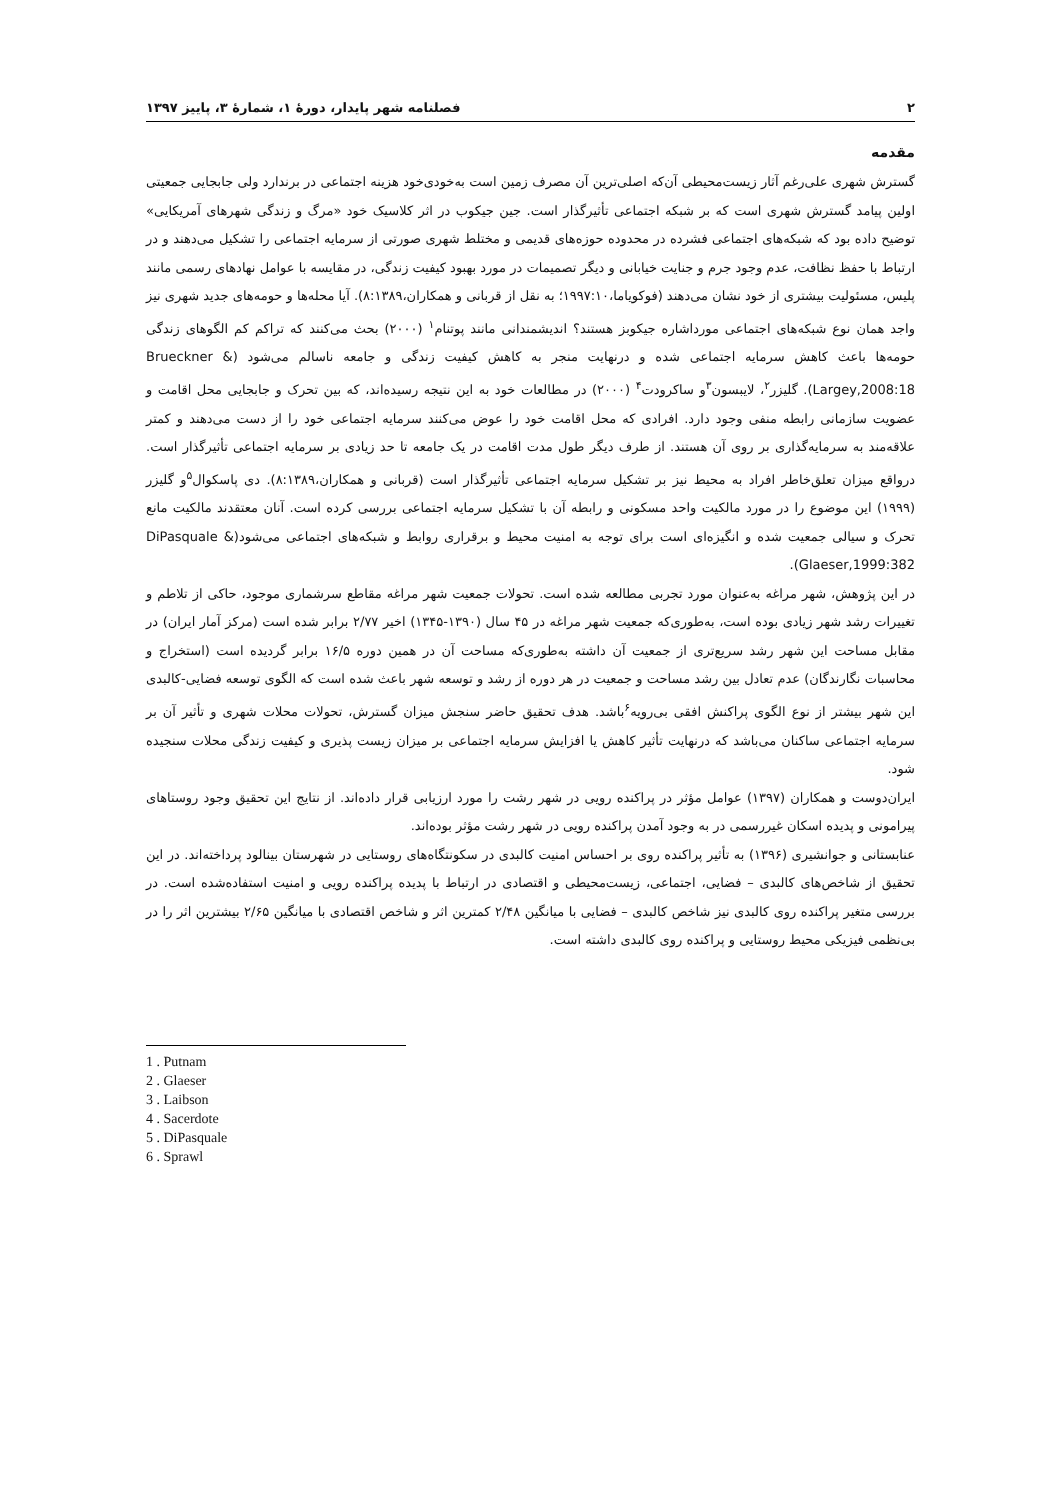۲ فصلنامه شهر پایدار، دورهٔ ۱، شمارهٔ ۳، پاییز ۱۳۹۷
مقدمه
گسترش شهری علی‌رغم آثار زیست‌محیطی آن‌که اصلی‌ترین آن مصرف زمین است به‌خودی‌خود هزینه اجتماعی در برندارد ولی جابجایی جمعیتی اولین پیامد گسترش شهری است که بر شبکه اجتماعی تأثیرگذار است. جین جیکوب در اثر کلاسیک خود «مرگ و زندگی شهرهای آمریکایی» توضیح داده بود که شبکه‌های اجتماعی فشرده در محدوده حوزه‌های قدیمی و مختلط شهری صورتی از سرمایه اجتماعی را تشکیل می‌دهند و در ارتباط با حفظ نظافت، عدم وجود جرم و جنایت خیابانی و دیگر تصمیمات در مورد بهبود کیفیت زندگی، در مقایسه با عوامل نهادهای رسمی مانند پلیس، مسئولیت بیشتری از خود نشان می‌دهند (فوکویاما،۱۹۹۷:۱۰؛ به نقل از قربانی و همکاران،۸:۱۳۸۹). آیا محله‌ها و حومه‌های جدید شهری نیز واجد همان نوع شبکه‌های اجتماعی مورداشاره جیکوبز هستند؟ اندیشمندانی مانند پوتنام<sup>۱</sup> (۲۰۰۰) بحث می‌کنند که تراکم کم الگوهای زندگی حومه‌ها باعث کاهش سرمایه اجتماعی شده و درنهایت منجر به کاهش کیفیت زندگی و جامعه ناسالم می‌شود (Brueckner & Largey,2008:18). گلیزر<sup>۲</sup>، لایبسون<sup>۳</sup>و ساکرودت<sup>۴</sup> (۲۰۰۰) در مطالعات خود به این نتیجه رسیده‌اند، که بین تحرک و جابجایی محل اقامت و عضویت سازمانی رابطه منفی وجود دارد. افرادی که محل اقامت خود را عوض می‌کنند سرمایه اجتماعی خود را از دست می‌دهند و کمتر علاقه‌مند به سرمایه‌گذاری بر روی آن هستند. از طرف دیگر طول مدت اقامت در یک جامعه تا حد زیادی بر سرمایه اجتماعی تأثیرگذار است. درواقع میزان تعلق‌خاطر افراد به محیط نیز بر تشکیل سرمایه اجتماعی تأثیرگذار است (قربانی و همکاران،۸:۱۳۸۹). دی پاسکوال<sup>۵</sup>و گلیزر (۱۹۹۹) این موضوع را در مورد مالکیت واحد مسکونی و رابطه آن با تشکیل سرمایه اجتماعی بررسی کرده است. آنان معتقدند مالکیت مانع تحرک و سیالی جمعیت شده و انگیزه‌ای است برای توجه به امنیت محیط و برقراری روابط و شبکه‌های اجتماعی می‌شود(DiPasquale & Glaeser,1999:382).
در این پژوهش، شهر مراغه به‌عنوان مورد تجربی مطالعه شده است. تحولات جمعیت شهر مراغه مقاطع سرشماری موجود، حاکی از تلاطم و تغییرات رشد شهر زیادی بوده است، به‌طوری‌که جمعیت شهر مراغه در ۴۵ سال (۱۳۹۰-۱۳۴۵) اخیر ۲/۷۷ برابر شده است (مرکز آمار ایران) در مقابل مساحت این شهر رشد سریع‌تری از جمعیت آن داشته به‌طوری‌که مساحت آن در همین دوره ۱۶/۵ برابر گردیده است (استخراج و محاسبات نگارندگان) عدم تعادل بین رشد مساحت و جمعیت در هر دوره از رشد و توسعه شهر باعث شده است که الگوی توسعه فضایی-کالبدی این شهر بیشتر از نوع الگوی پراکنش افقی بی‌رویه<sup>۶</sup>باشد. هدف تحقیق حاضر سنجش میزان گسترش، تحولات محلات شهری و تأثیر آن بر سرمایه اجتماعی ساکنان می‌باشد که درنهایت تأثیر کاهش یا افزایش سرمایه اجتماعی بر میزان زیست پذیری و کیفیت زندگی محلات سنجیده شود.
ایران‌دوست و همکاران (۱۳۹۷) عوامل مؤثر در پراکنده رویی در شهر رشت را مورد ارزیابی قرار داده‌اند. از نتایج این تحقیق وجود روستاهای پیرامونی و پدیده اسکان غیررسمی در به وجود آمدن پراکنده رویی در شهر رشت مؤثر بوده‌اند.
عنابستانی و جوانشیری (۱۳۹۶) به تأثیر پراکنده روی بر احساس امنیت کالبدی در سکونتگاه‌های روستایی در شهرستان بینالود پرداخته‌اند. در این تحقیق از شاخص‌های کالبدی – فضایی، اجتماعی، زیست‌محیطی و اقتصادی در ارتباط با پدیده پراکنده رویی و امنیت استفاده‌شده است. در بررسی متغیر پراکنده روی کالبدی نیز شاخص کالبدی – فضایی با میانگین ۲/۴۸ کمترین اثر و شاخص اقتصادی با میانگین ۲/۶۵ بیشترین اثر را در بی‌نظمی فیزیکی محیط روستایی و پراکنده روی کالبدی داشته است.
1 . Putnam
2 . Glaeser
3 . Laibson
4 . Sacerdote
5 . DiPasquale
6 . Sprawl